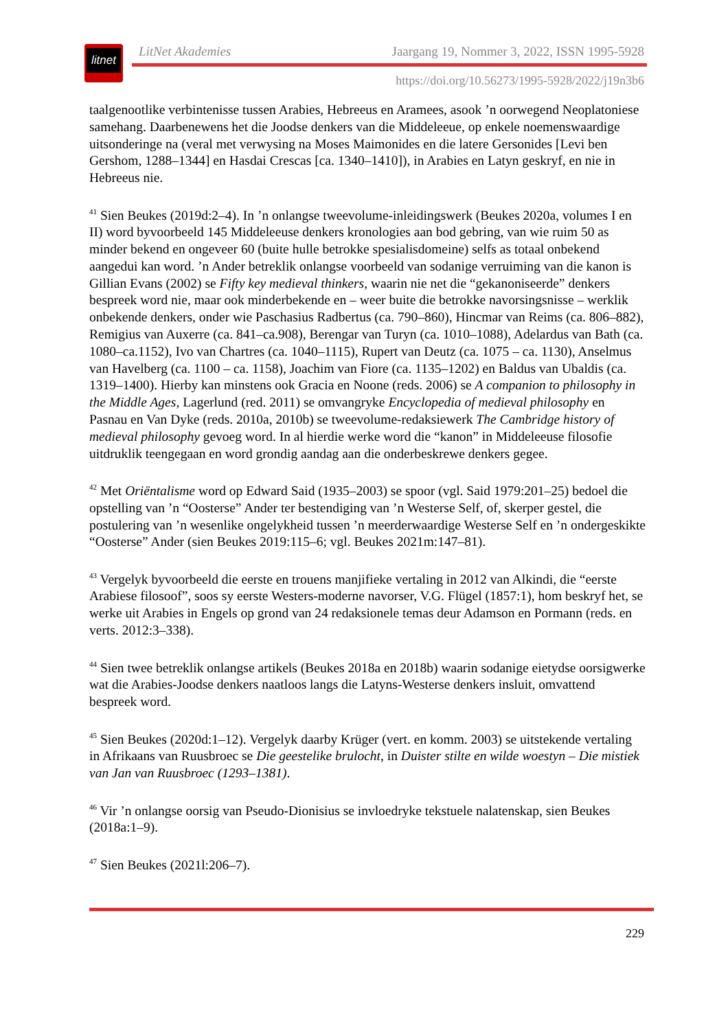litnet
LitNet Akademies Jaargang 19, Nommer 3, 2022, ISSN 1995-5928
https://doi.org/10.56273/1995-5928/2022/j19n3b6
taalgenootlike verbintenisse tussen Arabies, Hebreeus en Aramees, asook ’n oorwegend Neoplatoniese samehang. Daarbenewens het die Joodse denkers van die Middeleeue, op enkele noemenswaardige uitsonderinge na (veral met verwysing na Moses Maimonides en die latere Gersonides [Levi ben Gershom, 1288–1344] en Hasdai Crescas [ca. 1340–1410]), in Arabies en Latyn geskryf, en nie in Hebreeus nie.
<sup>41</sup> Sien Beukes (2019d:2–4). In ’n onlangse tweevolume-inleidingswerk (Beukes 2020a, volumes I en II) word byvoorbeeld 145 Middeleeuse denkers kronologies aan bod gebring, van wie ruim 50 as minder bekend en ongeveer 60 (buite hulle betrokke spesialisdomeine) selfs as totaal onbekend aangedui kan word. ’n Ander betreklik onlangse voorbeeld van sodanige verruiming van die kanon is Gillian Evans (2002) se Fifty key medieval thinkers, waarin nie net die “gekanoniseerde” denkers bespreek word nie, maar ook minderbekende en – weer buite die betrokke navorsingsnisse – werklik onbekende denkers, onder wie Paschasius Radbertus (ca. 790–860), Hincmar van Reims (ca. 806–882), Remigius van Auxerre (ca. 841–ca.908), Berengar van Turyn (ca. 1010–1088), Adelardus van Bath (ca. 1080–ca.1152), Ivo van Chartres (ca. 1040–1115), Rupert van Deutz (ca. 1075 – ca. 1130), Anselmus van Havelberg (ca. 1100 – ca. 1158), Joachim van Fiore (ca. 1135–1202) en Baldus van Ubaldis (ca. 1319–1400). Hierby kan minstens ook Gracia en Noone (reds. 2006) se A companion to philosophy in the Middle Ages, Lagerlund (red. 2011) se omvangryke Encyclopedia of medieval philosophy en Pasnau en Van Dyke (reds. 2010a, 2010b) se tweevolume-redaksiewerk The Cambridge history of medieval philosophy gevoeg word. In al hierdie werke word die “kanon” in Middeleeuse filosofie uitdruklik teengegaan en word grondig aandag aan die onderbeskrewe denkers gegee.
<sup>42</sup> Met Oriëntalisme word op Edward Said (1935–2003) se spoor (vgl. Said 1979:201–25) bedoel die opstelling van ’n “Oosterse” Ander ter bestendiging van ’n Westerse Self, of, skerper gestel, die postulering van ’n wesenlike ongelykheid tussen ’n meerderwaardige Westerse Self en ’n ondergeskikte “Oosterse” Ander (sien Beukes 2019:115–6; vgl. Beukes 2021m:147–81).
<sup>43</sup> Vergelyk byvoorbeeld die eerste en trouens manjifieke vertaling in 2012 van Alkindi, die “eerste Arabiese filosoof”, soos sy eerste Westers-moderne navorser, V.G. Flügel (1857:1), hom beskryf het, se werke uit Arabies in Engels op grond van 24 redaksionele temas deur Adamson en Pormann (reds. en verts. 2012:3–338).
<sup>44</sup> Sien twee betreklik onlangse artikels (Beukes 2018a en 2018b) waarin sodanige eietydse oorsigwerke wat die Arabies-Joodse denkers naatloos langs die Latyns-Westerse denkers insluit, omvattend bespreek word.
<sup>45</sup> Sien Beukes (2020d:1–12). Vergelyk daarby Krüger (vert. en komm. 2003) se uitstekende vertaling in Afrikaans van Ruusbroec se Die geestelike brulocht, in Duister stilte en wilde woestyn – Die mistiek van Jan van Ruusbroec (1293–1381).
<sup>46</sup> Vir ’n onlangse oorsig van Pseudo-Dionisius se invloedryke tekstuele nalatenskap, sien Beukes (2018a:1–9).
<sup>47</sup> Sien Beukes (2021l:206–7).
229